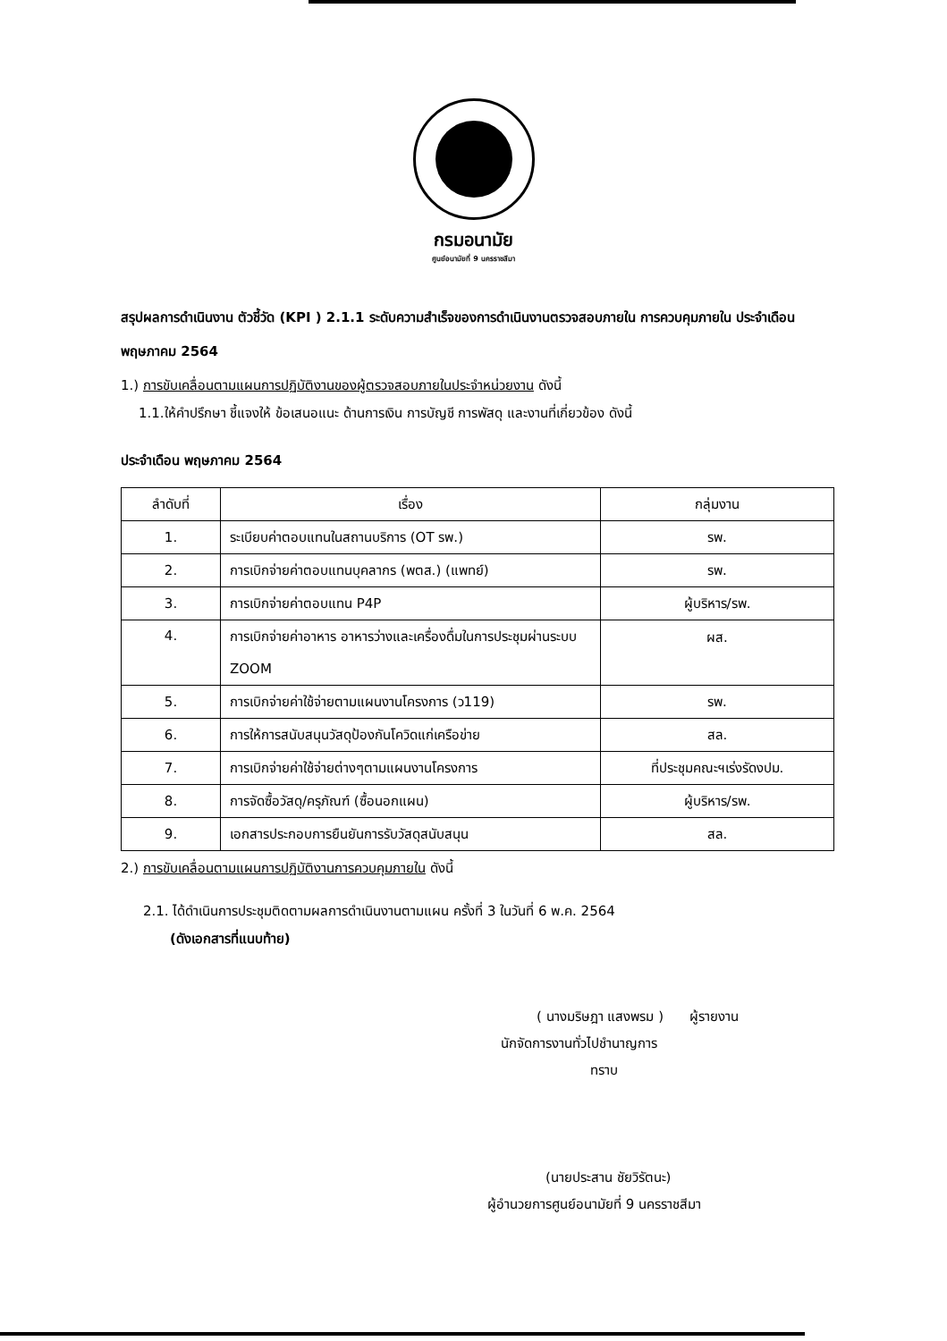กรมอนามัย
ศูนย์อนามัยที่ 9 นครราชสีมา
สรุปผลการดำเนินงาน ตัวชี้วัด (KPI ) 2.1.1 ระดับความสำเร็จของการดำเนินงานตรวจสอบภายใน การควบคุมภายใน ประจำเดือน พฤษภาคม 2564
1.) การขับเคลื่อนตามแผนการปฏิบัติงานของผู้ตรวจสอบภายในประจำหน่วยงาน ดังนี้
1.1.ให้คำปรึกษา ชี้แจงให้ ข้อเสนอแนะ ด้านการเงิน การบัญชี การพัสดุ และงานที่เกี่ยวข้อง ดังนี้
ประจำเดือน พฤษภาคม 2564
| ลำดับที่ | เรื่อง | กลุ่มงาน |
| --- | --- | --- |
| 1. | ระเบียบค่าตอบแทนในสถานบริการ (OT รพ.) | รพ. |
| 2. | การเบิกจ่ายค่าตอบแทนบุคลากร (พตส.) (แพทย์) | รพ. |
| 3. | การเบิกจ่ายค่าตอบแทน P4P | ผู้บริหาร/รพ. |
| 4. | การเบิกจ่ายค่าอาหาร อาหารว่างและเครื่องดื่มในการประชุมผ่านระบบ ZOOM | ผส. |
| 5. | การเบิกจ่ายค่าใช้จ่ายตามแผนงานโครงการ (ว119) | รพ. |
| 6. | การให้การสนับสนุนวัสดุป้องกันโควิดแก่เครือข่าย | สล. |
| 7. | การเบิกจ่ายค่าใช้จ่ายต่างๆตามแผนงานโครงการ | ที่ประชุมคณะฯเร่งรัดงปม. |
| 8. | การจัดซื้อวัสดุ/ครุภัณฑ์ (ซื้อนอกแผน) | ผู้บริหาร/รพ. |
| 9. | เอกสารประกอบการยืนยันการรับวัสดุสนับสนุน | สล. |
2.) การขับเคลื่อนตามแผนการปฏิบัติงานการควบคุมภายใน ดังนี้
2.1. ได้ดำเนินการประชุมติดตามผลการดำเนินงานตามแผน ครั้งที่ 3 ในวันที่ 6 พ.ค. 2564
(ดังเอกสารที่แนบท้าย)
( นางมริษฎา แสงพรม ) ผู้รายงาน
นักจัดการงานทั่วไปชำนาญการ
ทราบ
(นายประสาน ชัยวิรัตนะ)
ผู้อำนวยการศูนย์อนามัยที่ 9 นครราชสีมา